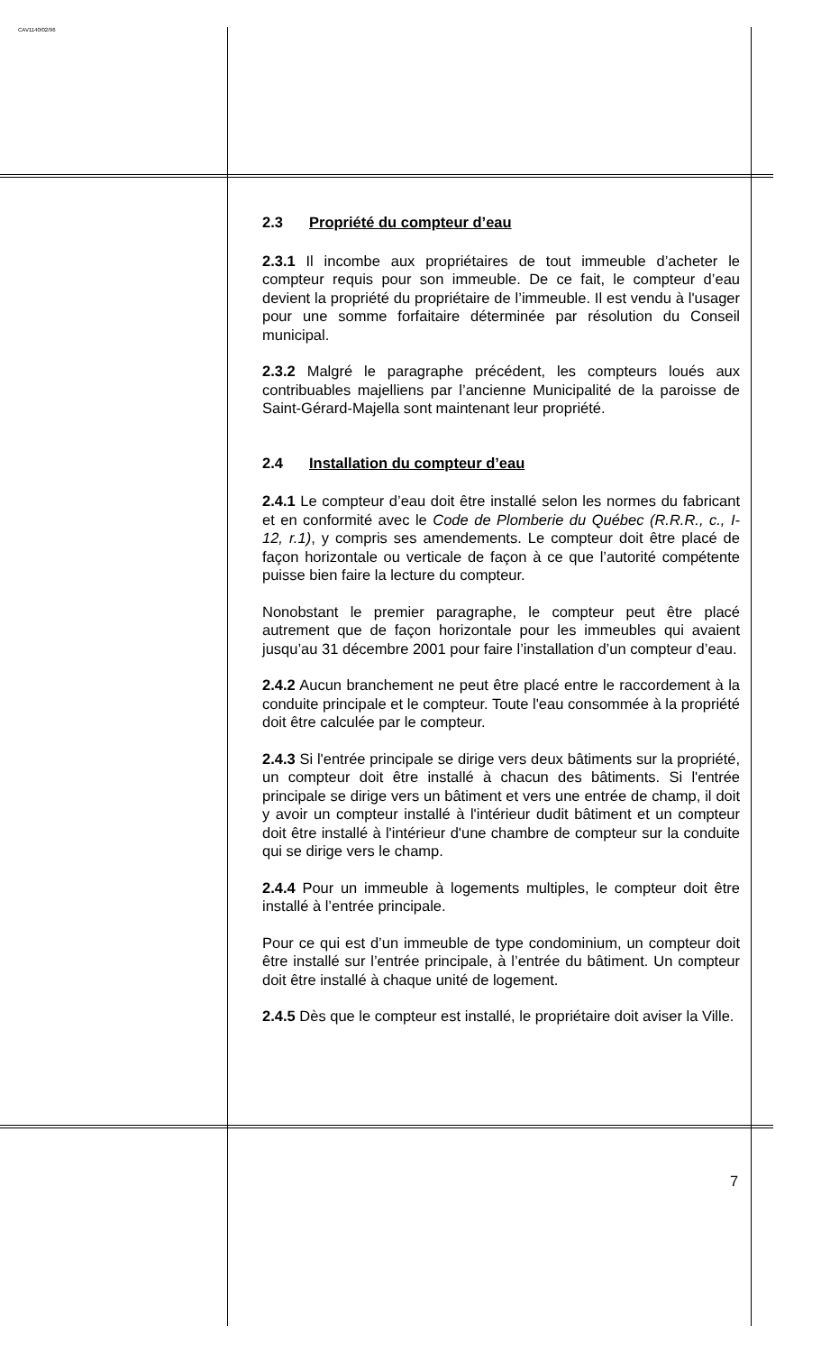CAV1140/02/96
2.3 Propriété du compteur d’eau
2.3.1 Il incombe aux propriétaires de tout immeuble d’acheter le compteur requis pour son immeuble. De ce fait, le compteur d’eau devient la propriété du propriétaire de l’immeuble. Il est vendu à l'usager pour une somme forfaitaire déterminée par résolution du Conseil municipal.
2.3.2 Malgré le paragraphe précédent, les compteurs loués aux contribuables majelliens par l’ancienne Municipalité de la paroisse de Saint-Gérard-Majella sont maintenant leur propriété.
2.4 Installation du compteur d’eau
2.4.1 Le compteur d’eau doit être installé selon les normes du fabricant et en conformité avec le Code de Plomberie du Québec (R.R.R., c., I-12, r.1), y compris ses amendements. Le compteur doit être placé de façon horizontale ou verticale de façon à ce que l’autorité compétente puisse bien faire la lecture du compteur.
Nonobstant le premier paragraphe, le compteur peut être placé autrement que de façon horizontale pour les immeubles qui avaient jusqu’au 31 décembre 2001 pour faire l’installation d’un compteur d’eau.
2.4.2 Aucun branchement ne peut être placé entre le raccordement à la conduite principale et le compteur. Toute l'eau consommée à la propriété doit être calculée par le compteur.
2.4.3 Si l'entrée principale se dirige vers deux bâtiments sur la propriété, un compteur doit être installé à chacun des bâtiments. Si l'entrée principale se dirige vers un bâtiment et vers une entrée de champ, il doit y avoir un compteur installé à l'intérieur dudit bâtiment et un compteur doit être installé à l'intérieur d'une chambre de compteur sur la conduite qui se dirige vers le champ.
2.4.4 Pour un immeuble à logements multiples, le compteur doit être installé à l’entrée principale.
Pour ce qui est d’un immeuble de type condominium, un compteur doit être installé sur l’entrée principale, à l’entrée du bâtiment. Un compteur doit être installé à chaque unité de logement.
2.4.5 Dès que le compteur est installé, le propriétaire doit aviser la Ville.
7